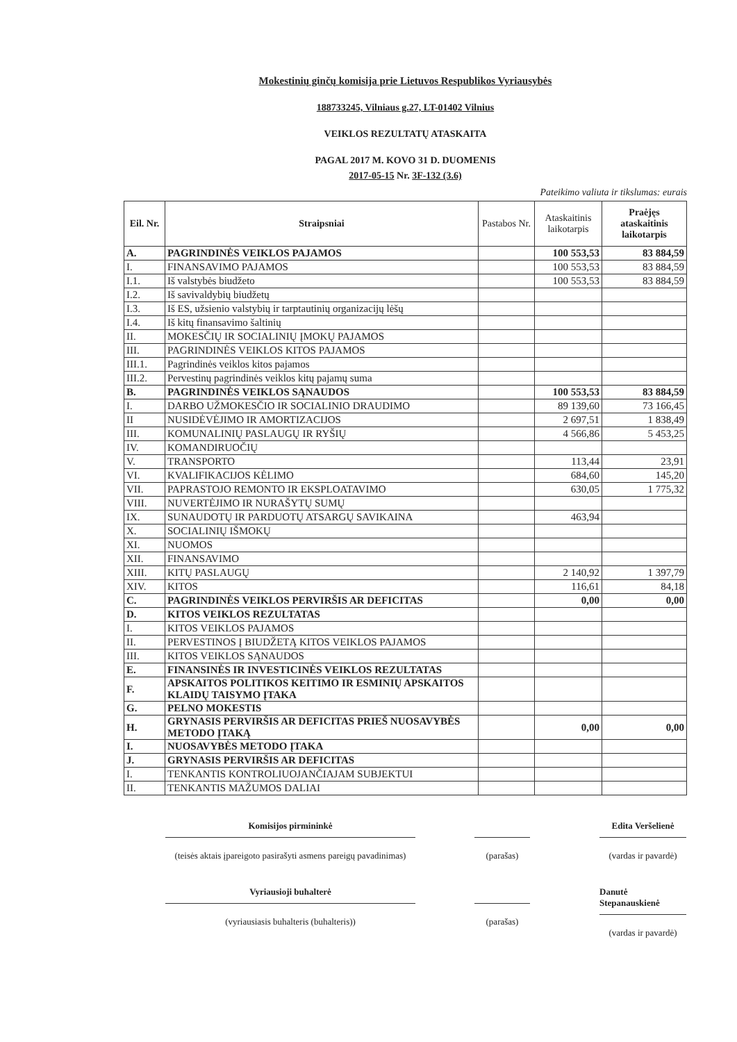Mokestinių ginčų komisija prie Lietuvos Respublikos Vyriausybės
188733245, Vilniaus g.27, LT-01402 Vilnius
VEIKLOS REZULTATŲ ATASKAITA
PAGAL 2017 M. KOVO 31 D. DUOMENIS
2017-05-15 Nr. 3F-132 (3.6)
Pateikimo valiuta ir tikslumas: eurais
| Eil. Nr. | Straipsniai | Pastabos Nr. | Ataskaitinis laikotarpis | Praėjęs ataskaitinis laikotarpis |
| --- | --- | --- | --- | --- |
| A. | PAGRINDINĖS VEIKLOS PAJAMOS | | 100 553,53 | 83 884,59 |
| I. | FINANSAVIMO PAJAMOS | | 100 553,53 | 83 884,59 |
| I.1. | Iš valstybės biudžeto | | 100 553,53 | 83 884,59 |
| I.2. | Iš savivaldybių biudžetų | | | |
| I.3. | Iš ES, užsienio valstybių ir tarptautinių organizacijų lėšų | | | |
| I.4. | Iš kitų finansavimo šaltinių | | | |
| II. | MOKESČIŲ IR SOCIALINIŲ ĮMOKŲ PAJAMOS | | | |
| III. | PAGRINDINĖS VEIKLOS KITOS PAJAMOS | | | |
| III.1. | Pagrindinės veiklos kitos pajamos | | | |
| III.2. | Pervestinų pagrindinės veiklos kitų pajamų suma | | | |
| B. | PAGRINDINĖS VEIKLOS SĄNAUDOS | | 100 553,53 | 83 884,59 |
| I. | DARBO UŽMOKESČIO IR SOCIALINIO DRAUDIMO | | 89 139,60 | 73 166,45 |
| II | NUSIDĖVĖJIMO IR AMORTIZACIJOS | | 2 697,51 | 1 838,49 |
| III. | KOMUNALINIŲ PASLAUGŲ IR RYŠIŲ | | 4 566,86 | 5 453,25 |
| IV. | KOMANDIRUOČIŲ | | | |
| V. | TRANSPORTO | | 113,44 | 23,91 |
| VI. | KVALIFIKACIJOS KĖLIMO | | 684,60 | 145,20 |
| VII. | PAPRASTOJO REMONTO IR EKSPLOATAVIMO | | 630,05 | 1 775,32 |
| VIII. | NUVERTĖJIMO IR NURAŠYTŲ SUMŲ | | | |
| IX. | SUNAUDOTŲ IR PARDUOTŲ ATSARGŲ SAVIKAINA | | 463,94 | |
| X. | SOCIALINIŲ IŠMOKŲ | | | |
| XI. | NUOMOS | | | |
| XII. | FINANSAVIMO | | | |
| XIII. | KITŲ PASLAUGŲ | | 2 140,92 | 1 397,79 |
| XIV. | KITOS | | 116,61 | 84,18 |
| C. | PAGRINDINĖS VEIKLOS PERVIRŠIS AR DEFICITAS | | 0,00 | 0,00 |
| D. | KITOS VEIKLOS REZULTATAS | | | |
| I. | KITOS VEIKLOS PAJAMOS | | | |
| II. | PERVESTINOS Į BIUDŽETĄ KITOS VEIKLOS PAJAMOS | | | |
| III. | KITOS VEIKLOS SĄNAUDOS | | | |
| E. | FINANSINĖS IR INVESTICINĖS VEIKLOS REZULTATAS | | | |
| F. | APSKAITOS POLITIKOS KEITIMO IR ESMINIŲ APSKAITOS KLAIDŲ TAISYMO ĮTAKA | | | |
| G. | PELNO MOKESTIS | | | |
| H. | GRYNASIS PERVIRŠIS AR DEFICITAS PRIEŠ NUOSAVYBĖS METODO ĮTAKĄ | | 0,00 | 0,00 |
| I. | NUOSAVYBĖS METODO ĮTAKA | | | |
| J. | GRYNASIS PERVIRŠIS AR DEFICITAS | | | |
| I. | TENKANTIS KONTROLIUOJANČIAJAM SUBJEKTUI | | | |
| II. | TENKANTIS MAŽUMOS DALIAI | | | |
Komisijos pirmininkė
(teisės aktais įpareigoto pasirašyti asmens pareigų pavadinimas)
(parašas)
Edita Veršelienė
(vardas ir pavardė)
Vyriausioji buhalterė
(vyriausiasis buhalteris (buhalteris))
(parašas)
Danutė Stepanauskienė
(vardas ir pavardė)